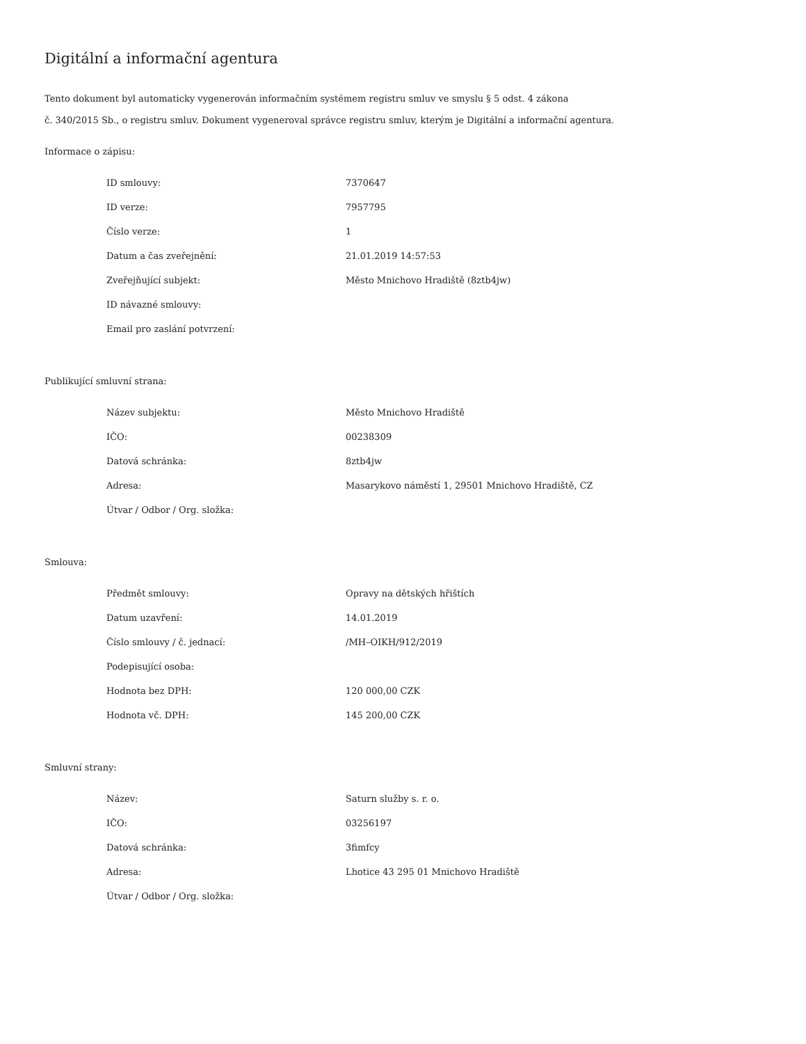Digitální a informační agentura
Tento dokument byl automaticky vygenerován informačním systémem registru smluv ve smyslu § 5 odst. 4 zákona
č. 340/2015 Sb., o registru smluv. Dokument vygeneroval správce registru smluv, kterým je Digitální a informační agentura.
Informace o zápisu:
| ID smlouvy: | 7370647 |
| ID verze: | 7957795 |
| Číslo verze: | 1 |
| Datum a čas zveřejnění: | 21.01.2019 14:57:53 |
| Zveřejňující subjekt: | Město Mnichovo Hradiště (8ztb4jw) |
| ID návazné smlouvy: | |
| Email pro zaslání potvrzení: | |
Publikující smluvní strana:
| Název subjektu: | Město Mnichovo Hradiště |
| IČO: | 00238309 |
| Datová schránka: | 8ztb4jw |
| Adresa: | Masarykovo náměstí 1, 29501 Mnichovo Hradiště, CZ |
| Útvar / Odbor / Org. složka: | |
Smlouva:
| Předmět smlouvy: | Opravy na dětských hřištích |
| Datum uzavření: | 14.01.2019 |
| Číslo smlouvy / č. jednací: | /MH–OIKH/912/2019 |
| Podepisující osoba: | |
| Hodnota bez DPH: | 120 000,00 CZK |
| Hodnota vč. DPH: | 145 200,00 CZK |
Smluvní strany:
| Název: | Saturn služby s. r. o. |
| IČO: | 03256197 |
| Datová schránka: | 3fimfcy |
| Adresa: | Lhotice 43 295 01 Mnichovo Hradiště |
| Útvar / Odbor / Org. složka: | |